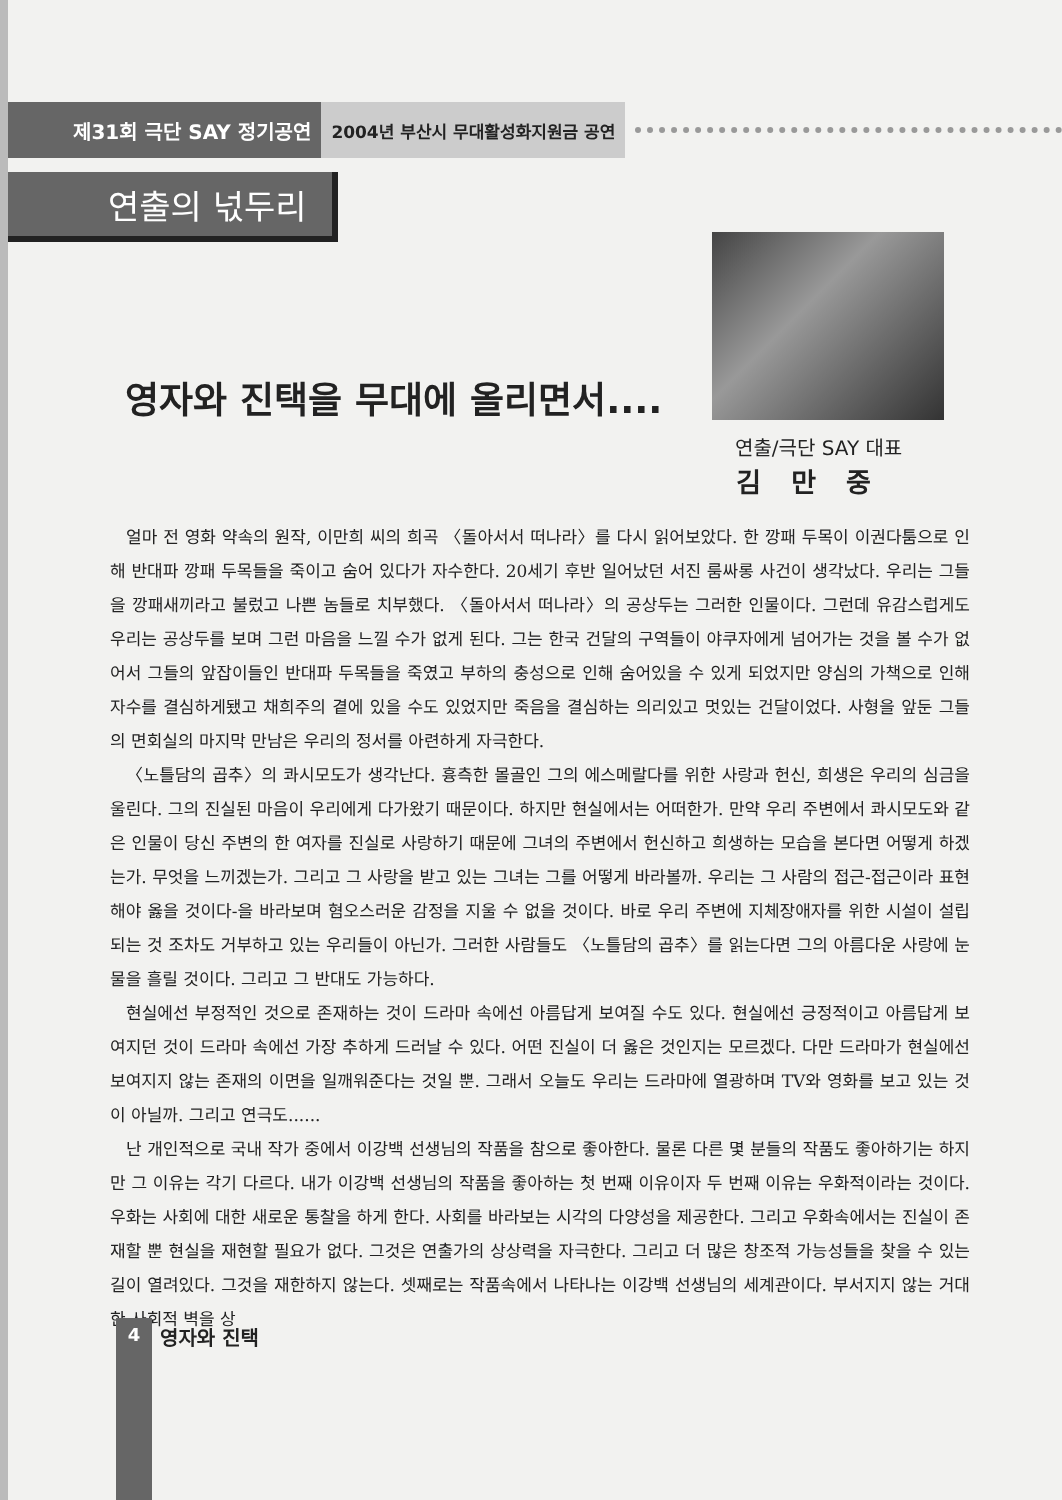제31회 극단 SAY 정기공연
2004년 부산시 무대활성화지원금 공연
연출의 넋두리
영자와 진택을 무대에 올리면서....
연출/극단 SAY 대표
김만중
얼마 전 영화 약속의 원작, 이만희 씨의 희곡 〈돌아서서 떠나라〉를 다시 읽어보았다. 한 깡패 두목이 이권다툼으로 인해 반대파 깡패 두목들을 죽이고 숨어 있다가 자수한다. 20세기 후반 일어났던 서진 룸싸롱 사건이 생각났다. 우리는 그들을 깡패새끼라고 불렀고 나쁜 놈들로 치부했다. 〈돌아서서 떠나라〉의 공상두는 그러한 인물이다. 그런데 유감스럽게도 우리는 공상두를 보며 그런 마음을 느낄 수가 없게 된다. 그는 한국 건달의 구역들이 야쿠자에게 넘어가는 것을 볼 수가 없어서 그들의 앞잡이들인 반대파 두목들을 죽였고 부하의 충성으로 인해 숨어있을 수 있게 되었지만 양심의 가책으로 인해 자수를 결심하게됐고 채희주의 곁에 있을 수도 있었지만 죽음을 결심하는 의리있고 멋있는 건달이었다. 사형을 앞둔 그들의 면회실의 마지막 만남은 우리의 정서를 아련하게 자극한다.
〈노틀담의 곱추〉의 콰시모도가 생각난다. 흉측한 몰골인 그의 에스메랄다를 위한 사랑과 헌신, 희생은 우리의 심금을 울린다. 그의 진실된 마음이 우리에게 다가왔기 때문이다. 하지만 현실에서는 어떠한가. 만약 우리 주변에서 콰시모도와 같은 인물이 당신 주변의 한 여자를 진실로 사랑하기 때문에 그녀의 주변에서 헌신하고 희생하는 모습을 본다면 어떻게 하겠는가. 무엇을 느끼겠는가. 그리고 그 사랑을 받고 있는 그녀는 그를 어떻게 바라볼까. 우리는 그 사람의 접근-접근이라 표현해야 옳을 것이다-을 바라보며 혐오스러운 감정을 지울 수 없을 것이다. 바로 우리 주변에 지체장애자를 위한 시설이 설립되는 것 조차도 거부하고 있는 우리들이 아닌가. 그러한 사람들도 〈노틀담의 곱추〉를 읽는다면 그의 아름다운 사랑에 눈물을 흘릴 것이다. 그리고 그 반대도 가능하다.
현실에선 부정적인 것으로 존재하는 것이 드라마 속에선 아름답게 보여질 수도 있다. 현실에선 긍정적이고 아름답게 보여지던 것이 드라마 속에선 가장 추하게 드러날 수 있다. 어떤 진실이 더 옳은 것인지는 모르겠다. 다만 드라마가 현실에선 보여지지 않는 존재의 이면을 일깨워준다는 것일 뿐. 그래서 오늘도 우리는 드라마에 열광하며 TV와 영화를 보고 있는 것이 아닐까. 그리고 연극도......
난 개인적으로 국내 작가 중에서 이강백 선생님의 작품을 참으로 좋아한다. 물론 다른 몇 분들의 작품도 좋아하기는 하지만 그 이유는 각기 다르다. 내가 이강백 선생님의 작품을 좋아하는 첫 번째 이유이자 두 번째 이유는 우화적이라는 것이다. 우화는 사회에 대한 새로운 통찰을 하게 한다. 사회를 바라보는 시각의 다양성을 제공한다. 그리고 우화속에서는 진실이 존재할 뿐 현실을 재현할 필요가 없다. 그것은 연출가의 상상력을 자극한다. 그리고 더 많은 창조적 가능성들을 찾을 수 있는 길이 열려있다. 그것을 재한하지 않는다. 셋째로는 작품속에서 나타나는 이강백 선생님의 세계관이다. 부서지지 않는 거대한 사회적 벽을 상
4 영자와 진택